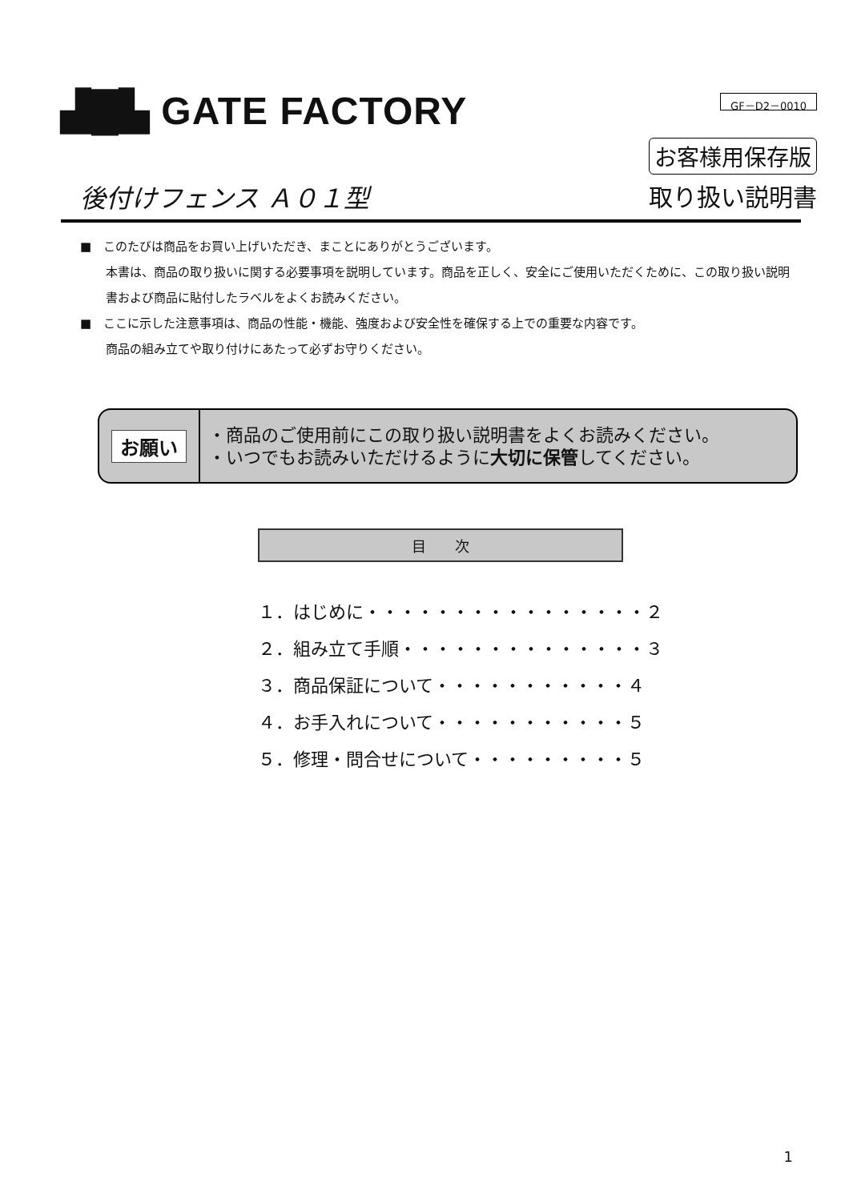▟█▙ GATE FACTORY
GF－D2－0010
お客様用保存版
後付けフェンス Ａ０１型 取り扱い説明書
■　このたびは商品をお買い上げいただき、まことにありがとうございます。
本書は、商品の取り扱いに関する必要事項を説明しています。商品を正しく、安全にご使用いただくために、この取り扱い説明書および商品に貼付したラベルをよくお読みください。
■　ここに示した注意事項は、商品の性能・機能、強度および安全性を確保する上での重要な内容です。
商品の組み立てや取り付けにあたって必ずお守りください。
お願い
・商品のご使用前にこの取り扱い説明書をよくお読みください。
・いつでもお読みいただけるように大切に保管してください。
目　　次
１．はじめに・・・・・・・・・・・・・・・・２
２．組み立て手順・・・・・・・・・・・・・・３
３．商品保証について・・・・・・・・・・・４
４．お手入れについて・・・・・・・・・・・５
５．修理・問合せについて・・・・・・・・・５
1